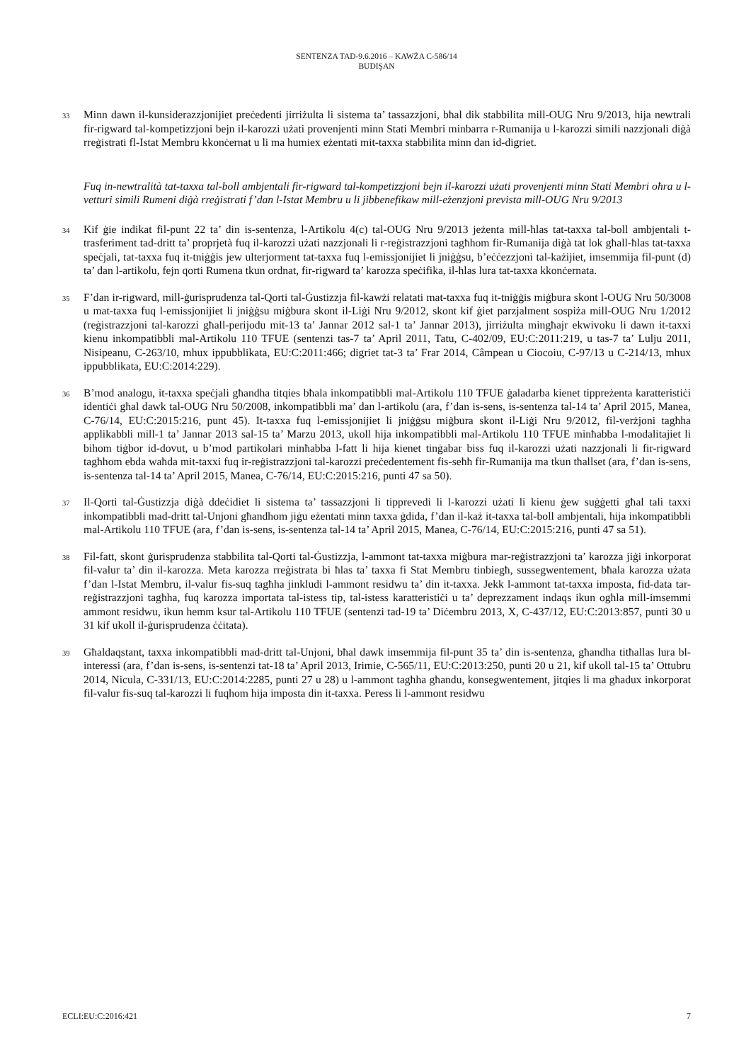SENTENZA TAD-9.6.2016 – KAWŻA C-586/14
BUDIŞAN
33 Minn dawn il-kunsiderazzjonijiet preċedenti jirriżulta li sistema ta’ tassazzjoni, bħal dik stabbilita mill-OUG Nru 9/2013, hija newtrali fir-rigward tal-kompetizzjoni bejn il-karozzi użati provenjenti minn Stati Membri minbarra r-Rumanija u l-karozzi simili nazzjonali diġà rreġistrati fl-Istat Membru kkonċernat u li ma humiex eżentati mit-taxxa stabbilita minn dan id-digriet.
Fuq in-newtralità tat-taxxa tal-boll ambjentali fir-rigward tal-kompetizzjoni bejn il-karozzi użati provenjenti minn Stati Membri oħra u l-vetturi simili Rumeni diġà rreġistrati f’dan l-Istat Membru u li jibbenefikaw mill-eżenzjoni prevista mill-OUG Nru 9/2013
34 Kif ġie indikat fil-punt 22 ta’ din is-sentenza, l-Artikolu 4(c) tal-OUG Nru 9/2013 jeżenta mill-ħlas tat-taxxa tal-boll ambjentali t-trasferiment tad-dritt ta’ proprjetà fuq il-karozzi użati nazzjonali li r-reġistrazzjoni tagħhom fir-Rumanija diġà tat lok għall-ħlas tat-taxxa speċjali, tat-taxxa fuq it-tniġġis jew ulterjorment tat-taxxa fuq l-emissjonijiet li jniġġsu, b’eċċezzjoni tal-każijiet, imsemmija fil-punt (d) ta’ dan l-artikolu, fejn qorti Rumena tkun ordnat, fir-rigward ta’ karozza speċifika, il-ħlas lura tat-taxxa kkonċernata.
35 F’dan ir-rigward, mill-ġurisprudenza tal-Qorti tal-Ġustizzja fil-kawżi relatati mat-taxxa fuq it-tniġġis miġbura skont l-OUG Nru 50/3008 u mat-taxxa fuq l-emissjonijiet li jniġġsu miġbura skont il-Liġi Nru 9/2012, skont kif ġiet parzjalment sospiża mill-OUG Nru 1/2012 (reġistrazzjoni tal-karozzi għall-perijodu mit-13 ta’ Jannar 2012 sal-1 ta’ Jannar 2013), jirriżulta mingħajr ekwivoku li dawn it-taxxi kienu inkompatibbli mal-Artikolu 110 TFUE (sentenzi tas-7 ta’ April 2011, Tatu, C-402/09, EU:C:2011:219, u tas-7 ta’ Lulju 2011, Nisipeanu, C-263/10, mhux ippubblikata, EU:C:2011:466; digriet tat-3 ta’ Frar 2014, Câmpean u Ciocoiu, C-97/13 u C-214/13, mhux ippubblikata, EU:C:2014:229).
36 B’mod analogu, it-taxxa speċjali għandha titqies bħala inkompatibbli mal-Artikolu 110 TFUE ġaladarba kienet tippreżenta karatteristiċi identiċi għal dawk tal-OUG Nru 50/2008, inkompatibbli ma’ dan l-artikolu (ara, f’dan is-sens, is-sentenza tal-14 ta’ April 2015, Manea, C-76/14, EU:C:2015:216, punt 45). It-taxxa fuq l-emissjonijiet li jniġġsu miġbura skont il-Liġi Nru 9/2012, fil-verżjoni tagħha applikabbli mill-1 ta’ Jannar 2013 sal-15 ta’ Marzu 2013, ukoll hija inkompatibbli mal-Artikolu 110 TFUE minħabba l-modalitajiet li bihom tiġbor id-dovut, u b’mod partikolari minħabba l-fatt li hija kienet tinġabar biss fuq il-karozzi użati nazzjonali li fir-rigward tagħhom ebda waħda mit-taxxi fuq ir-reġistrazzjoni tal-karozzi preċedentement fis-seħħ fir-Rumanija ma tkun tħallset (ara, f’dan is-sens, is-sentenza tal-14 ta’ April 2015, Manea, C-76/14, EU:C:2015:216, punti 47 sa 50).
37 Il-Qorti tal-Ġustizzja diġà ddeċidiet li sistema ta’ tassazzjoni li tipprevedi li l-karozzi użati li kienu ġew suġġetti għal tali taxxi inkompatibbli mad-dritt tal-Unjoni għandhom jiġu eżentati minn taxxa ġdida, f’dan il-każ it-taxxa tal-boll ambjentali, hija inkompatibbli mal-Artikolu 110 TFUE (ara, f’dan is-sens, is-sentenza tal-14 ta’ April 2015, Manea, C-76/14, EU:C:2015:216, punti 47 sa 51).
38 Fil-fatt, skont ġurisprudenza stabbilita tal-Qorti tal-Ġustizzja, l-ammont tat-taxxa miġbura mar-reġistrazzjoni ta’ karozza jiġi inkorporat fil-valur ta’ din il-karozza. Meta karozza rreġistrata bi ħlas ta’ taxxa fi Stat Membru tinbiegħ, sussegwentement, bħala karozza użata f’dan l-Istat Membru, il-valur fis-suq tagħha jinkludi l-ammont residwu ta’ din it-taxxa. Jekk l-ammont tat-taxxa imposta, fid-data tar-reġistrazzjoni tagħha, fuq karozza importata tal-istess tip, tal-istess karatteristiċi u ta’ deprezzament indaqs ikun ogħla mill-imsemmi ammont residwu, ikun hemm ksur tal-Artikolu 110 TFUE (sentenzi tad-19 ta’ Diċembru 2013, X, C-437/12, EU:C:2013:857, punti 30 u 31 kif ukoll il-ġurisprudenza ċċitata).
39 Għaldaqstant, taxxa inkompatibbli mad-dritt tal-Unjoni, bħal dawk imsemmija fil-punt 35 ta’ din is-sentenza, għandha titħallas lura bl-interessi (ara, f’dan is-sens, is-sentenzi tat-18 ta’ April 2013, Irimie, C-565/11, EU:C:2013:250, punti 20 u 21, kif ukoll tal-15 ta’ Ottubru 2014, Nicula, C-331/13, EU:C:2014:2285, punti 27 u 28) u l-ammont tagħha għandu, konsegwentement, jitqies li ma għadux inkorporat fil-valur fis-suq tal-karozzi li fuqhom hija imposta din it-taxxa. Peress li l-ammont residwu
ECLI:EU:C:2016:421 7